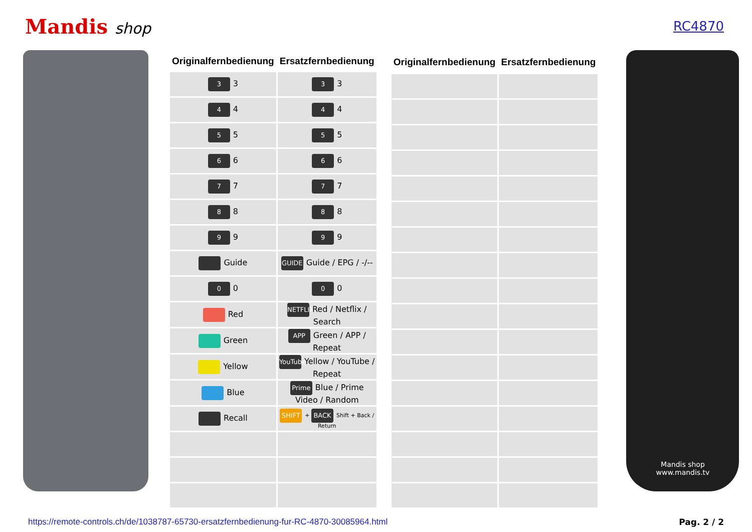Mandis shop
RC4870
| Originalfernbedienung | Ersatzfernbedienung |
| --- | --- |
| 3 3 | 3 3 |
| 4 4 | 4 4 |
| 5 5 | 5 5 |
| 6 6 | 6 6 |
| 7 7 | 7 7 |
| 8 8 | 8 8 |
| 9 9 | 9 9 |
| Guide | GUIDE Guide / EPG / -/-- |
| 0 0 | 0 0 |
| Red | NETFLIX Red / Netflix / Search |
| Green | APP Green / APP / Repeat |
| Yellow | YouTube Yellow / YouTube / Repeat |
| Blue | Prime Blue / Prime Video / Random |
| Recall | SHIFT + BACK Shift + Back / Return |
| Originalfernbedienung | Ersatzfernbedienung |
| --- | --- |
Mandis shop
www.mandis.tv
https://remote-controls.ch/de/1038787-65730-ersatzfernbedienung-fur-RC-4870-30085964.html Pag. 2 / 2